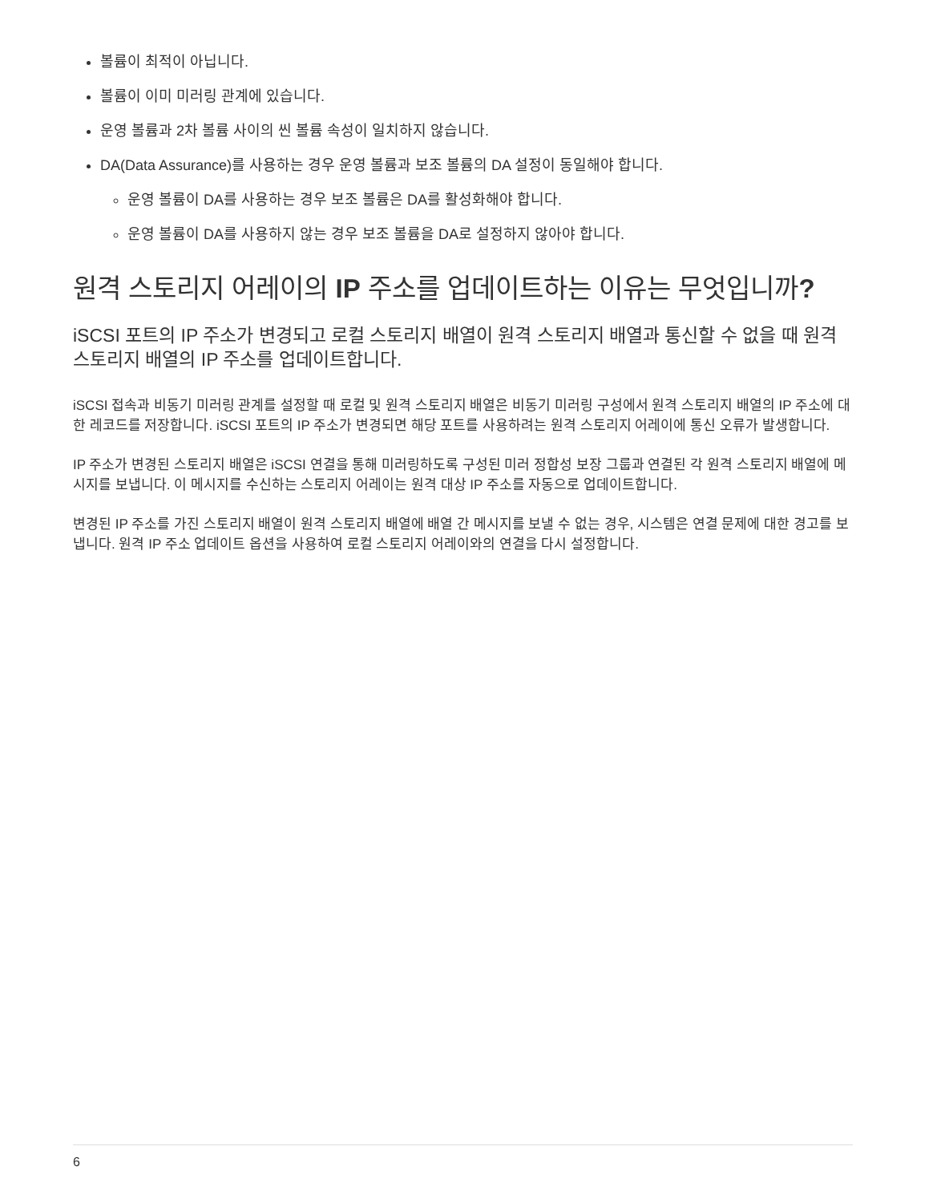볼륨이 최적이 아닙니다.
볼륨이 이미 미러링 관계에 있습니다.
운영 볼륨과 2차 볼륨 사이의 씬 볼륨 속성이 일치하지 않습니다.
DA(Data Assurance)를 사용하는 경우 운영 볼륨과 보조 볼륨의 DA 설정이 동일해야 합니다.
운영 볼륨이 DA를 사용하는 경우 보조 볼륨은 DA를 활성화해야 합니다.
운영 볼륨이 DA를 사용하지 않는 경우 보조 볼륨을 DA로 설정하지 않아야 합니다.
원격 스토리지 어레이의 IP 주소를 업데이트하는 이유는 무엇입니까?
iSCSI 포트의 IP 주소가 변경되고 로컬 스토리지 배열이 원격 스토리지 배열과 통신할 수 없을 때 원격 스토리지 배열의 IP 주소를 업데이트합니다.
iSCSI 접속과 비동기 미러링 관계를 설정할 때 로컬 및 원격 스토리지 배열은 비동기 미러링 구성에서 원격 스토리지 배열의 IP 주소에 대한 레코드를 저장합니다. iSCSI 포트의 IP 주소가 변경되면 해당 포트를 사용하려는 원격 스토리지 어레이에 통신 오류가 발생합니다.
IP 주소가 변경된 스토리지 배열은 iSCSI 연결을 통해 미러링하도록 구성된 미러 정합성 보장 그룹과 연결된 각 원격 스토리지 배열에 메시지를 보냅니다. 이 메시지를 수신하는 스토리지 어레이는 원격 대상 IP 주소를 자동으로 업데이트합니다.
변경된 IP 주소를 가진 스토리지 배열이 원격 스토리지 배열에 배열 간 메시지를 보낼 수 없는 경우, 시스템은 연결 문제에 대한 경고를 보냅니다. 원격 IP 주소 업데이트 옵션을 사용하여 로컬 스토리지 어레이와의 연결을 다시 설정합니다.
6